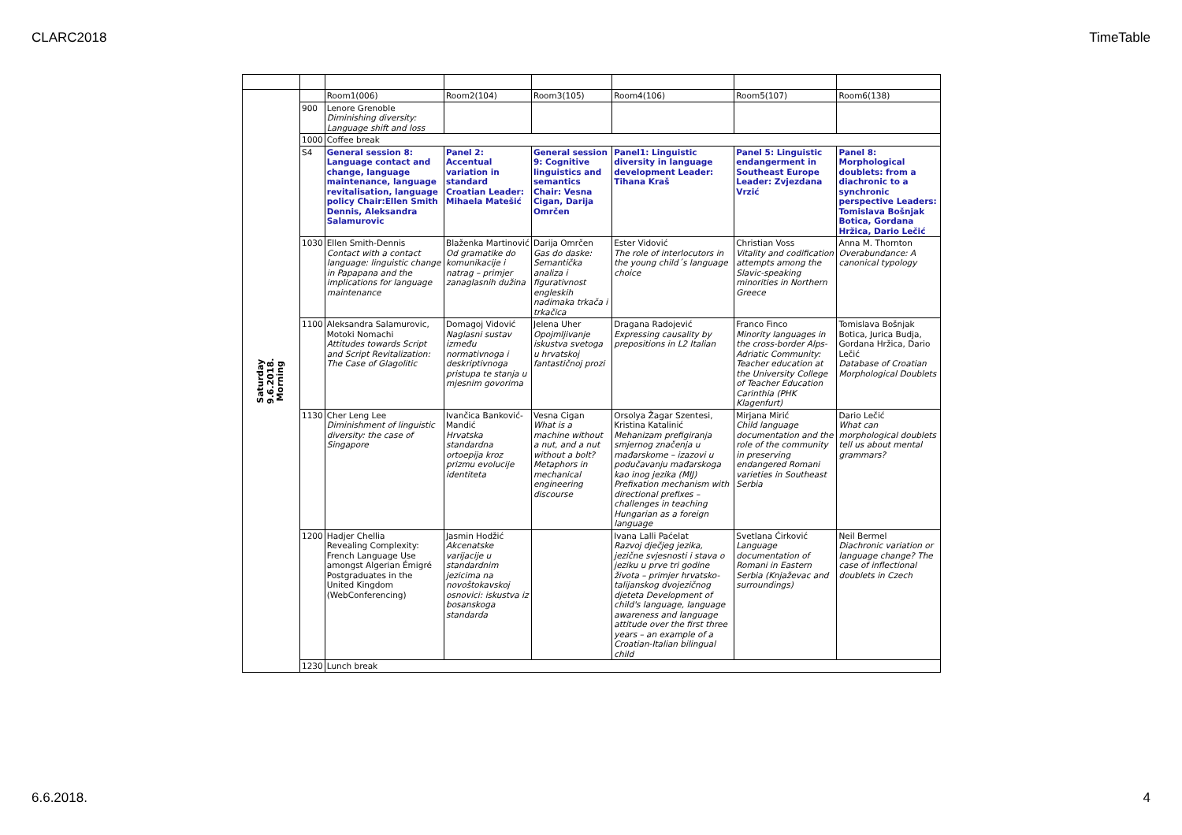CLARC2018 TimeTable
| Saturday 9.6.2018. Morning | | Room1(006) | Room2(104) | Room3(105) | Room4(106) | Room5(107) | Room6(138) |
| | 900 | Lenore Grenoble Diminishing diversity: Language shift and loss | | | | | |
| | 1000 | Coffee break | | | | | |
| | S4 | General session 8: Language contact and change, language maintenance, language revitalisation, language policy Chair:Ellen Smith Dennis, Aleksandra Salamurovic | Panel 2: Accentual variation in standard Croatian Leader: Mihaela Matešić | General session 9: Cognitive linguistics and semantics Chair: Vesna Cigan, Darija Omrčen | Panel1: Linguistic diversity in language development Leader: Tihana Kraš | Panel 5: Linguistic endangerment in Southeast Europe Leader: Zvjezdana Vrzić | Panel 8: Morphological doublets: from a diachronic to a synchronic perspective Leaders: Tomislava Bošnjak Botica, Gordana Hržica, Dario Lečić |
| | 1030 | Ellen Smith-Dennis Contact with a contact language: linguistic change in Papapana and the implications for language maintenance | Blaženka Martinović Od gramatike do komunikacije i natrag – primjer zanaglasnih dužina | Darija Omrčen Gas do daske: Semantička analiza i figurativnost engleskih nadimaka trkača i trkačica | Ester Vidović The role of interlocutors in the young child´s language choice | Christian Voss Vitality and codification attempts among the Slavic-speaking minorities in Northern Greece | Anna M. Thornton Overabundance: A canonical typology |
| | 1100 | Aleksandra Salamurovic, Motoki Nomachi Attitudes towards Script and Script Revitalization: The Case of Glagolitic | Domagoj Vidović Naglasni sustav između normativnoga i deskriptivnoga pristupa te stanja u mjesnim govorima | Jelena Uher Opojmljivanje iskustva svetoga u hrvatskoj fantastičnoj prozi | Dragana Radojević Expressing causality by prepositions in L2 Italian | Franco Finco Minority languages in the cross-border Alps-Adriatic Community: Teacher education at the University College of Teacher Education Carinthia (PHK Klagenfurt) | Tomislava Bošnjak Botica, Jurica Budja, Gordana Hržica, Dario Lečić Database of Croatian Morphological Doublets |
| | 1130 | Cher Leng Lee Diminishment of linguistic diversity: the case of Singapore | Ivančica Banković-Mandić Hrvatska standardna ortoepija kroz prizmu evolucije identiteta | Vesna Cigan What is a machine without a nut, and a nut without a bolt? Metaphors in mechanical engineering discourse | Orsolya Žagar Szentesi, Kristina Katalinić Mehanizam prefigiranja smjernog značenja u mađarskome – izazovi u podučavanju mađarskoga kao inog jezika (MIJ) Prefixation mechanism with directional prefixes – challenges in teaching Hungarian as a foreign language | Mirjana Mirić Child language documentation and the role of the community in preserving endangered Romani varieties in Southeast Serbia | Dario Lečić What can morphological doublets tell us about mental grammars? |
| | 1200 | Hadjer Chellia Revealing Complexity: French Language Use amongst Algerian Émigré Postgraduates in the United Kingdom (WebConferencing) | Jasmin Hodžić Akcenatske varijacije u standardnim jezicima na novoštokavskoj osnovici: iskustva iz bosanskoga standarda | | Ivana Lalli Paćelat Razvoj dječjeg jezika, jezične svjesnosti i stava o jeziku u prve tri godine života – primjer hrvatsko-talijanskog dvojezičnog djeteta Development of child's language, language awareness and language attitude over the first three years – an example of a Croatian-Italian bilingual child | Svetlana Ćirković Language documentation of Romani in Eastern Serbia (Knjaževac and surroundings) | Neil Bermel Diachronic variation or language change? The case of inflectional doublets in Czech |
| | 1230 | Lunch break | | | | | |
6.6.2018. 4